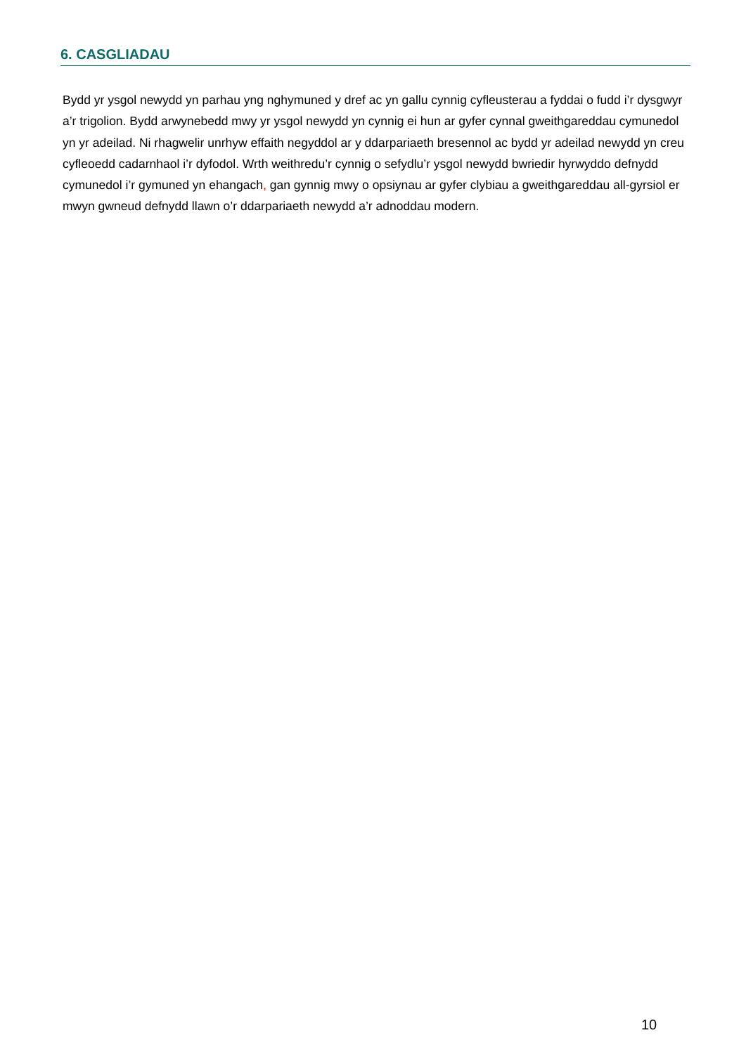6. CASGLIADAU
Bydd yr ysgol newydd yn parhau yng nghymuned y dref ac yn gallu cynnig cyfleusterau a fyddai o fudd i’r dysgwyr a’r trigolion. Bydd arwynebedd mwy yr ysgol newydd yn cynnig ei hun ar gyfer cynnal gweithgareddau cymunedol yn yr adeilad. Ni rhagwelir unrhyw effaith negyddol ar y ddarpariaeth bresennol ac bydd yr adeilad newydd yn creu cyfleoedd cadarnhaol i’r dyfodol. Wrth weithredu’r cynnig o sefydlu’r ysgol newydd bwriedir hyrwyddo defnydd cymunedol i’r gymuned yn ehangach, gan gynnig mwy o opsiynau ar gyfer clybiau a gweithgareddau all-gyrsiol er mwyn gwneud defnydd llawn o’r ddarpariaeth newydd a’r adnoddau modern.
10